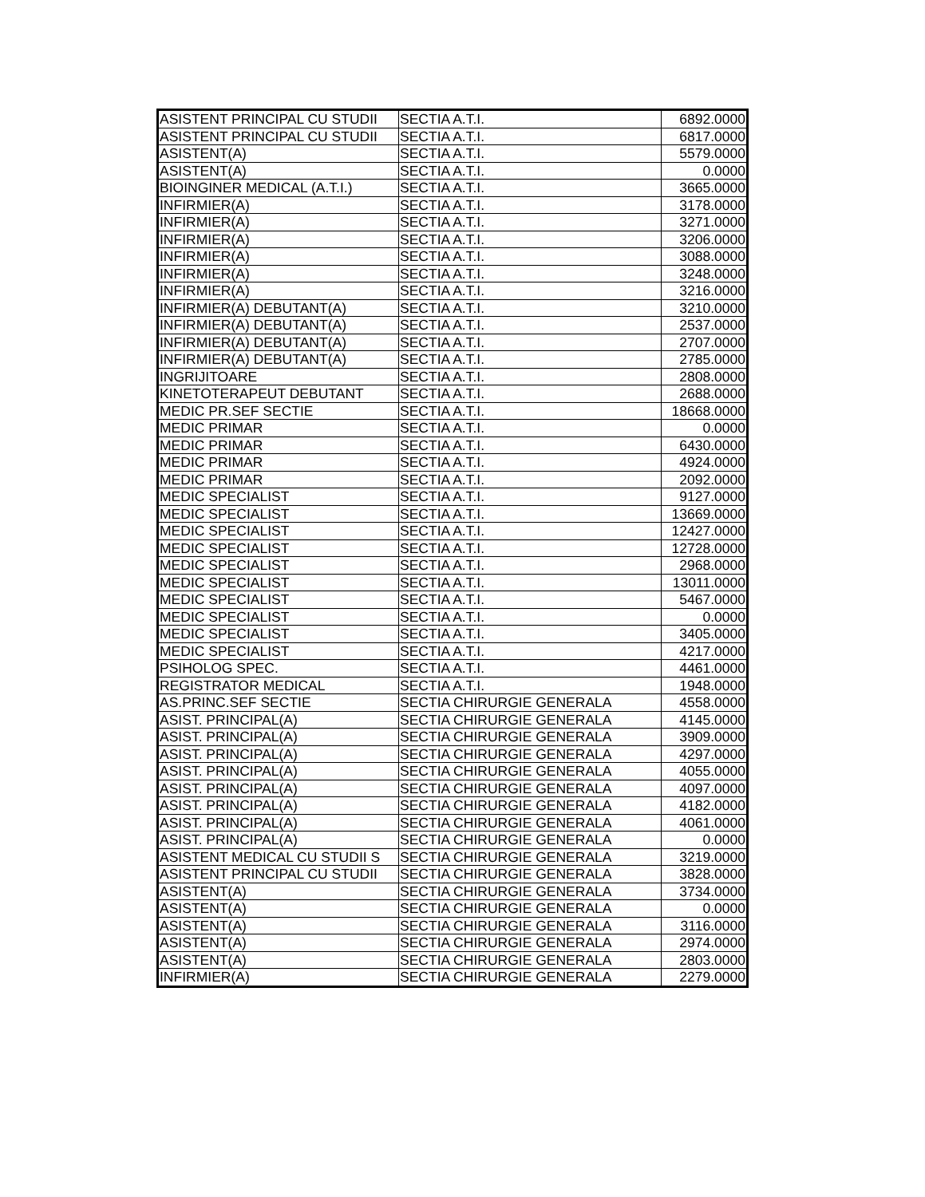| ASISTENT PRINCIPAL CU STUDII | SECTIA A.T.I. | 6892.0000 |
| ASISTENT PRINCIPAL CU STUDII | SECTIA A.T.I. | 6817.0000 |
| ASISTENT(A) | SECTIA A.T.I. | 5579.0000 |
| ASISTENT(A) | SECTIA A.T.I. | 0.0000 |
| BIOINGINER MEDICAL (A.T.I.) | SECTIA A.T.I. | 3665.0000 |
| INFIRMIER(A) | SECTIA A.T.I. | 3178.0000 |
| INFIRMIER(A) | SECTIA A.T.I. | 3271.0000 |
| INFIRMIER(A) | SECTIA A.T.I. | 3206.0000 |
| INFIRMIER(A) | SECTIA A.T.I. | 3088.0000 |
| INFIRMIER(A) | SECTIA A.T.I. | 3248.0000 |
| INFIRMIER(A) | SECTIA A.T.I. | 3216.0000 |
| INFIRMIER(A) DEBUTANT(A) | SECTIA A.T.I. | 3210.0000 |
| INFIRMIER(A) DEBUTANT(A) | SECTIA A.T.I. | 2537.0000 |
| INFIRMIER(A) DEBUTANT(A) | SECTIA A.T.I. | 2707.0000 |
| INFIRMIER(A) DEBUTANT(A) | SECTIA A.T.I. | 2785.0000 |
| INGRIJITOARE | SECTIA A.T.I. | 2808.0000 |
| KINETOTERAPEUT DEBUTANT | SECTIA A.T.I. | 2688.0000 |
| MEDIC PR.SEF SECTIE | SECTIA A.T.I. | 18668.0000 |
| MEDIC PRIMAR | SECTIA A.T.I. | 0.0000 |
| MEDIC PRIMAR | SECTIA A.T.I. | 6430.0000 |
| MEDIC PRIMAR | SECTIA A.T.I. | 4924.0000 |
| MEDIC PRIMAR | SECTIA A.T.I. | 2092.0000 |
| MEDIC SPECIALIST | SECTIA A.T.I. | 9127.0000 |
| MEDIC SPECIALIST | SECTIA A.T.I. | 13669.0000 |
| MEDIC SPECIALIST | SECTIA A.T.I. | 12427.0000 |
| MEDIC SPECIALIST | SECTIA A.T.I. | 12728.0000 |
| MEDIC SPECIALIST | SECTIA A.T.I. | 2968.0000 |
| MEDIC SPECIALIST | SECTIA A.T.I. | 13011.0000 |
| MEDIC SPECIALIST | SECTIA A.T.I. | 5467.0000 |
| MEDIC SPECIALIST | SECTIA A.T.I. | 0.0000 |
| MEDIC SPECIALIST | SECTIA A.T.I. | 3405.0000 |
| MEDIC SPECIALIST | SECTIA A.T.I. | 4217.0000 |
| PSIHOLOG SPEC. | SECTIA A.T.I. | 4461.0000 |
| REGISTRATOR MEDICAL | SECTIA A.T.I. | 1948.0000 |
| AS.PRINC.SEF SECTIE | SECTIA CHIRURGIE GENERALA | 4558.0000 |
| ASIST. PRINCIPAL(A) | SECTIA CHIRURGIE GENERALA | 4145.0000 |
| ASIST. PRINCIPAL(A) | SECTIA CHIRURGIE GENERALA | 3909.0000 |
| ASIST. PRINCIPAL(A) | SECTIA CHIRURGIE GENERALA | 4297.0000 |
| ASIST. PRINCIPAL(A) | SECTIA CHIRURGIE GENERALA | 4055.0000 |
| ASIST. PRINCIPAL(A) | SECTIA CHIRURGIE GENERALA | 4097.0000 |
| ASIST. PRINCIPAL(A) | SECTIA CHIRURGIE GENERALA | 4182.0000 |
| ASIST. PRINCIPAL(A) | SECTIA CHIRURGIE GENERALA | 4061.0000 |
| ASIST. PRINCIPAL(A) | SECTIA CHIRURGIE GENERALA | 0.0000 |
| ASISTENT MEDICAL CU STUDII S | SECTIA CHIRURGIE GENERALA | 3219.0000 |
| ASISTENT PRINCIPAL CU STUDII | SECTIA CHIRURGIE GENERALA | 3828.0000 |
| ASISTENT(A) | SECTIA CHIRURGIE GENERALA | 3734.0000 |
| ASISTENT(A) | SECTIA CHIRURGIE GENERALA | 0.0000 |
| ASISTENT(A) | SECTIA CHIRURGIE GENERALA | 3116.0000 |
| ASISTENT(A) | SECTIA CHIRURGIE GENERALA | 2974.0000 |
| ASISTENT(A) | SECTIA CHIRURGIE GENERALA | 2803.0000 |
| INFIRMIER(A) | SECTIA CHIRURGIE GENERALA | 2279.0000 |